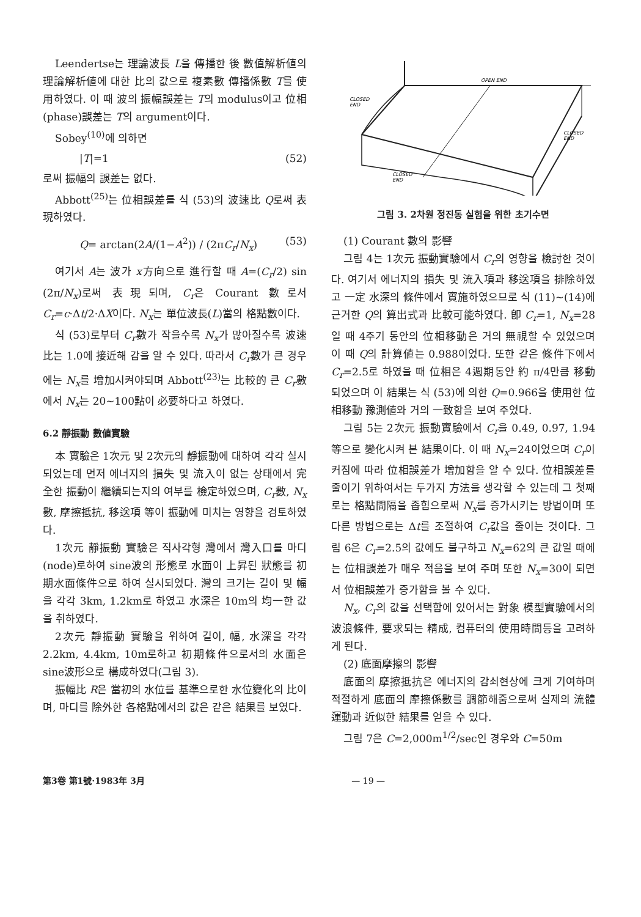Leendertse는 理論波長 L을 傳播한 後 數值解析値의 理論解析値에 대한 比의 값으로 複素數 傳播係數 T를 使用하였다. 이 때 波의 振幅誤差는 T의 modulus이고 位相(phase)誤差는 T의 argument이다.
Sobey<sup>(10)</sup>에 의하면
|T|=1 (52)
로써 振幅의 誤差는 없다.
Abbott<sup>(25)</sup>는 位相誤差를 식 (53)의 波速比 Q로써 表現하였다.
Q= arctan(2A/(1−A<sup>2</sup>)) / (2πC<sub>r</sub>/N<sub>x</sub>) (53)
여기서 A는 波가 x方向으로 進行할 때 A=(C<sub>r</sub>/2) sin (2π/N<sub>x</sub>)로써 表現되며, C<sub>r</sub>은 Courant 數로서 C<sub>r</sub>=c·Δt/2·ΔX이다. N<sub>x</sub>는 單位波長(L)當의 格點數이다.
식 (53)로부터 C<sub>r</sub>數가 작을수록 N<sub>x</sub>가 많아질수록 波速比는 1.0에 接近해 감을 알 수 있다. 따라서 C<sub>r</sub>數가 큰 경우에는 N<sub>x</sub>를 增加시켜야되며 Abbott<sup>(23)</sup>는 比較的 큰 C<sub>r</sub>數에서 N<sub>x</sub>는 20~100點이 必要하다고 하였다.
6.2 靜振動 數値實驗
本 實驗은 1次元 및 2次元의 靜振動에 대하여 각각 실시되었는데 먼저 에너지의 損失 및 流入이 없는 상태에서 完全한 振動이 繼續되는지의 여부를 檢定하였으며, C<sub>r</sub>數, N<sub>x</sub>數, 摩擦抵抗, 移送項 等이 振動에 미치는 영향을 검토하였다.
1次元 靜振動 實驗은 직사각형 灣에서 灣入口를 마디(node)로하여 sine波의 形態로 水面이 上昇된 狀態를 初期水面條件으로 하여 실시되었다. 灣의 크기는 길이 및 幅을 각각 3km, 1.2km로 하였고 水深은 10m의 均一한 값을 취하였다.
2次元 靜振動 實驗을 위하여 길이, 幅, 水深을 각각 2.2km, 4.4km, 10m로하고 初期條件으로서의 水面은 sine波形으로 構成하였다(그림 3).
振幅比 R은 當初의 水位를 基準으로한 水位變化의 比이며, 마디를 除外한 各格點에서의 값은 같은 結果를 보였다.
OPEN END
CLOSED
END
CLOSED
END
CLOSED
END
그림 3. 2차원 정진동 실험을 위한 초기수면
(1) Courant 數의 影響
그림 4는 1次元 振動實驗에서 C<sub>r</sub>의 영향을 檢討한 것이다. 여기서 에너지의 損失 및 流入項과 移送項을 排除하였고 一定 水深의 條件에서 實施하였으므로 식 (11)~(14)에 근거한 Q의 算出式과 比較可能하였다. 卽 C<sub>r</sub>=1, N<sub>x</sub>=28일 때 4주기 동안의 位相移動은 거의 無視할 수 있었으며 이 때 Q의 計算値는 0.988이었다. 또한 같은 條件下에서 C<sub>r</sub>=2.5로 하였을 때 位相은 4週期동안 約 π/4만큼 移動되었으며 이 結果는 식 (53)에 의한 Q=0.966을 使用한 位相移動 豫測値와 거의 一致함을 보여 주었다.
그림 5는 2次元 振動實驗에서 C<sub>r</sub>을 0.49, 0.97, 1.94 等으로 變化시켜 본 結果이다. 이 때 N<sub>x</sub>=24이었으며 C<sub>r</sub>이 커짐에 따라 位相誤差가 增加함을 알 수 있다. 位相誤差를 줄이기 위하여서는 두가지 方法을 생각할 수 있는데 그 첫째로는 格點間隔을 좁힘으로써 N<sub>x</sub>를 증가시키는 방법이며 또 다른 방법으로는 Δt를 조절하여 C<sub>r</sub>값을 줄이는 것이다. 그림 6은 C<sub>r</sub>=2.5의 값에도 불구하고 N<sub>x</sub>=62의 큰 값일 때에는 位相誤差가 매우 적음을 보여 주며 또한 N<sub>x</sub>=30이 되면서 位相誤差가 증가함을 볼 수 있다.
N<sub>x</sub>, C<sub>r</sub>의 값을 선택함에 있어서는 對象 模型實驗에서의 波浪條件, 要求되는 精成, 컴퓨터의 使用時間등을 고려하게 된다.
(2) 底面摩擦의 影響
底面의 摩擦抵抗은 에너지의 감쇠현상에 크게 기여하며 적절하게 底面의 摩擦係數를 調節해줌으로써 실제의 流體運動과 近似한 結果를 얻을 수 있다.
그림 7은 C=2,000m<sup>1/2</sup>/sec인 경우와 C=50m
第3卷 第1號·1983年 3月 — 19 —